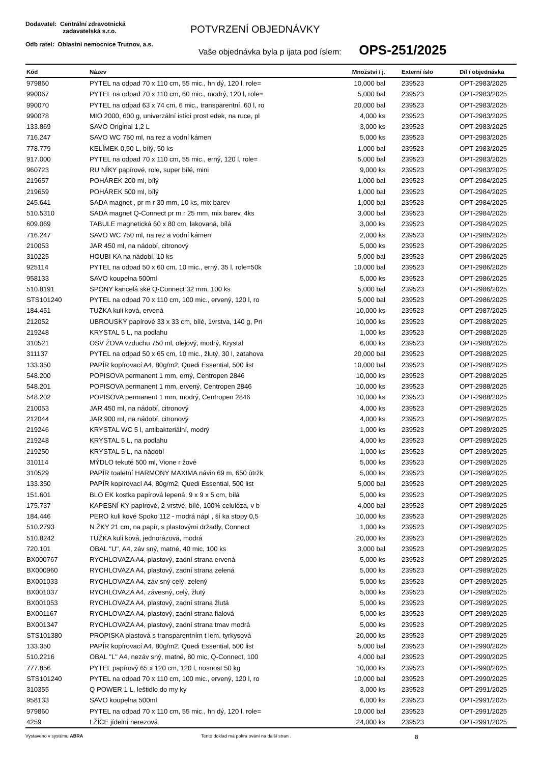Dodavatel: Centrální zdravotnická
zadavatelská s.r.o.
Odb ratel: Oblastní nemocnice Trutnov, a.s.
POTVRZENÍ OBJEDNÁVKY
Vaše objednávka byla p ijata pod íslem: OPS-251/2025
| Kód | Název | Množství / j. | Externí íslo | Díl í objednávka |
| --- | --- | --- | --- | --- |
| 979860 | PYTEL na odpad 70 x 110 cm, 55 mic., hn dý, 120 l, role= | 10,000 bal | 239523 | OPT-2983/2025 |
| 990067 | PYTEL na odpad 70 x 110 cm, 60 mic., modrý, 120 l, role= | 5,000 bal | 239523 | OPT-2983/2025 |
| 990070 | PYTEL na odpad 63 x 74 cm, 6 mic., transparentní, 60 l, ro | 20,000 bal | 239523 | OPT-2983/2025 |
| 990078 | MIO 2000, 600 g, univerzální istící prost edek, na ruce, pl | 4,000 ks | 239523 | OPT-2983/2025 |
| 133.869 | SAVO Original 1,2 L | 3,000 ks | 239523 | OPT-2983/2025 |
| 716.247 | SAVO WC 750 ml, na rez a vodní kámen | 5,000 ks | 239523 | OPT-2983/2025 |
| 778.779 | KELÍMEK 0,50 L, bílý, 50 ks | 1,000 bal | 239523 | OPT-2983/2025 |
| 917.000 | PYTEL na odpad 70 x 110 cm, 55 mic., erný, 120 l, role= | 5,000 bal | 239523 | OPT-2983/2025 |
| 960723 | RU NÍKY papírové, role, super bílé, mini | 9,000 ks | 239523 | OPT-2983/2025 |
| 219657 | POHÁREK 200 ml, bílý | 1,000 bal | 239523 | OPT-2984/2025 |
| 219659 | POHÁREK 500 ml, bílý | 1,000 bal | 239523 | OPT-2984/2025 |
| 245.641 | SADA magnet , pr m r 30 mm, 10 ks, mix barev | 1,000 bal | 239523 | OPT-2984/2025 |
| 510.5310 | SADA magnet Q-Connect pr m r 25 mm, mix barev, 4ks | 3,000 bal | 239523 | OPT-2984/2025 |
| 609.069 | TABULE magnetická 60 x 80 cm, lakovaná, bílá | 3,000 ks | 239523 | OPT-2984/2025 |
| 716.247 | SAVO WC 750 ml, na rez a vodní kámen | 2,000 ks | 239523 | OPT-2985/2025 |
| 210053 | JAR 450 ml, na nádobí, citronový | 5,000 ks | 239523 | OPT-2986/2025 |
| 310225 | HOUBI KA na nádobí, 10 ks | 5,000 bal | 239523 | OPT-2986/2025 |
| 925114 | PYTEL na odpad 50 x 60 cm, 10 mic., erný, 35 l, role=50k | 10,000 bal | 239523 | OPT-2986/2025 |
| 958133 | SAVO koupelna 500ml | 5,000 ks | 239523 | OPT-2986/2025 |
| 510.8191 | SPONY kancelá ské Q-Connect 32 mm, 100 ks | 5,000 bal | 239523 | OPT-2986/2025 |
| STS101240 | PYTEL na odpad 70 x 110 cm, 100 mic., ervený, 120 l, ro | 5,000 bal | 239523 | OPT-2986/2025 |
| 184.451 | TUŽKA kuli ková, ervená | 10,000 ks | 239523 | OPT-2987/2025 |
| 212052 | UBROUSKY papírové 33 x 33 cm, bílé, 1vrstva, 140 g, Pri | 10,000 ks | 239523 | OPT-2988/2025 |
| 219248 | KRYSTAL 5 L, na podlahu | 1,000 ks | 239523 | OPT-2988/2025 |
| 310521 | OSV ŽOVA vzduchu 750 ml, olejový, modrý, Krystal | 6,000 ks | 239523 | OPT-2988/2025 |
| 311137 | PYTEL na odpad 50 x 65 cm, 10 mic., žlutý, 30 l, zatahova | 20,000 bal | 239523 | OPT-2988/2025 |
| 133.350 | PAPÍR kopírovací A4, 80g/m2, Quedi Essential, 500 list | 10,000 bal | 239523 | OPT-2988/2025 |
| 548.200 | POPISOVA permanent 1 mm, erný, Centropen 2846 | 10,000 ks | 239523 | OPT-2988/2025 |
| 548.201 | POPISOVA permanent 1 mm, ervený, Centropen 2846 | 10,000 ks | 239523 | OPT-2988/2025 |
| 548.202 | POPISOVA permanent 1 mm, modrý, Centropen 2846 | 10,000 ks | 239523 | OPT-2988/2025 |
| 210053 | JAR 450 ml, na nádobí, citronový | 4,000 ks | 239523 | OPT-2989/2025 |
| 212044 | JAR 900 ml, na nádobí, citronový | 4,000 ks | 239523 | OPT-2989/2025 |
| 219246 | KRYSTAL WC 5 l, antibakteriální, modrý | 1,000 ks | 239523 | OPT-2989/2025 |
| 219248 | KRYSTAL 5 L, na podlahu | 4,000 ks | 239523 | OPT-2989/2025 |
| 219250 | KRYSTAL 5 L, na nádobí | 1,000 ks | 239523 | OPT-2989/2025 |
| 310114 | MÝDLO tekuté 500 ml, Vione r žové | 5,000 ks | 239523 | OPT-2989/2025 |
| 310529 | PAPÍR toaletní HARMONY MAXIMA návin 69 m, 650 útržk | 5,000 ks | 239523 | OPT-2989/2025 |
| 133.350 | PAPÍR kopírovací A4, 80g/m2, Quedi Essential, 500 list | 5,000 bal | 239523 | OPT-2989/2025 |
| 151.601 | BLO EK kostka papírová lepená, 9 x 9 x 5 cm, bílá | 5,000 ks | 239523 | OPT-2989/2025 |
| 175.737 | KAPESNÍ KY papírové, 2-vrstvé, bílé, 100% celulóza, v b | 4,000 bal | 239523 | OPT-2989/2025 |
| 184.446 | PERO kuli kové Spoko 112 - modrá nápl , ší ka stopy 0,5 | 10,000 ks | 239523 | OPT-2989/2025 |
| 510.2793 | N ŽKY 21 cm, na papír, s plastovými držadly, Connect | 1,000 ks | 239523 | OPT-2989/2025 |
| 510.8242 | TUŽKA kuli ková, jednorázová, modrá | 20,000 ks | 239523 | OPT-2989/2025 |
| 720.101 | OBAL "U", A4, záv sný, matné, 40 mic, 100 ks | 3,000 bal | 239523 | OPT-2989/2025 |
| BX000767 | RYCHLOVAZA A4, plastový, zadní strana ervená | 5,000 ks | 239523 | OPT-2989/2025 |
| BX000960 | RYCHLOVAZA A4, plastový, zadní strana zelená | 5,000 ks | 239523 | OPT-2989/2025 |
| BX001033 | RYCHLOVAZA A4, záv sný celý, zelený | 5,000 ks | 239523 | OPT-2989/2025 |
| BX001037 | RYCHLOVAZA A4, závesný, celý, žlutý | 5,000 ks | 239523 | OPT-2989/2025 |
| BX001053 | RYCHLOVAZA A4, plastový, zadní strana žlutá | 5,000 ks | 239523 | OPT-2989/2025 |
| BX001167 | RYCHLOVAZA A4, plastový, zadní strana fialová | 5,000 ks | 239523 | OPT-2989/2025 |
| BX001347 | RYCHLOVAZA A4, plastový, zadní strana tmav modrá | 5,000 ks | 239523 | OPT-2989/2025 |
| STS101380 | PROPISKA plastová s transparentním t lem, tyrkysová | 20,000 ks | 239523 | OPT-2989/2025 |
| 133.350 | PAPÍR kopírovací A4, 80g/m2, Quedi Essential, 500 list | 5,000 bal | 239523 | OPT-2990/2025 |
| 510.2216 | OBAL "L" A4, nezáv sný, matné, 80 mic, Q-Connect, 100 | 4,000 bal | 239523 | OPT-2990/2025 |
| 777.856 | PYTEL papírový 65 x 120 cm, 120 l, nosnost 50 kg | 10,000 ks | 239523 | OPT-2990/2025 |
| STS101240 | PYTEL na odpad 70 x 110 cm, 100 mic., ervený, 120 l, ro | 10,000 bal | 239523 | OPT-2990/2025 |
| 310355 | Q POWER 1 L, leštidlo do my ky | 3,000 ks | 239523 | OPT-2991/2025 |
| 958133 | SAVO koupelna 500ml | 6,000 ks | 239523 | OPT-2991/2025 |
| 979860 | PYTEL na odpad 70 x 110 cm, 55 mic., hn dý, 120 l, role= | 10,000 bal | 239523 | OPT-2991/2025 |
| 4259 | LŽÍCE jídelní nerezová | 24,000 ks | 239523 | OPT-2991/2025 |
Vystaveno v systému ABRA Tento doklad má pokra ování na další stran .
8